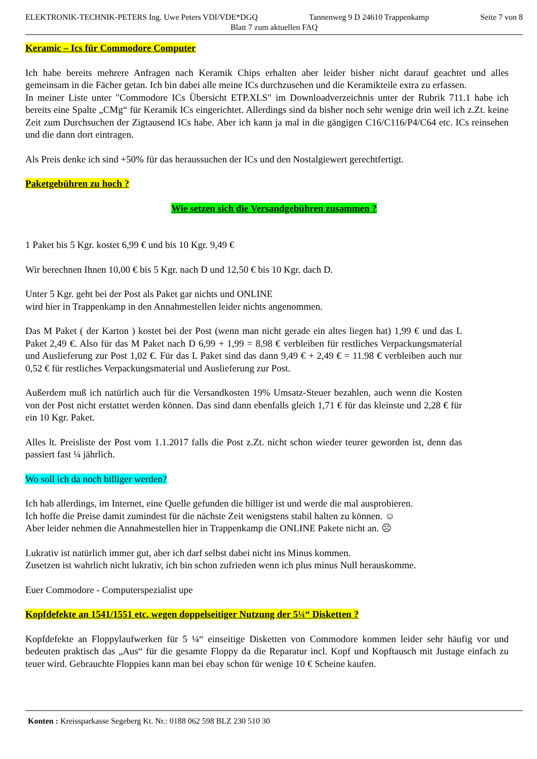ELEKTRONIK-TECHNIK-PETERS Ing. Uwe Peters VDI/VDE*DGQ Tannenweg 9 D 24610 Trappenkamp Seite 7 von 8
Blatt 7 zum aktuellen FAQ
Keramic – Ics für Commodore Computer
Ich habe bereits mehrere Anfragen nach Keramik Chips erhalten aber leider bisher nicht darauf geachtet und alles gemeinsam in die Fächer getan. Ich bin dabei alle meine ICs durchzusehen und die Keramikteile extra zu erfassen.
In meiner Liste unter "Commodore ICs Übersicht ETP.XLS" im Downloadverzeichnis unter der Rubrik 711.1 habe ich bereits eine Spalte „CMg“ für Keramik ICs eingerichtet. Allerdings sind da bisher noch sehr wenige drin weil ich z.Zt. keine Zeit zum Durchsuchen der Zigtausend ICs habe. Aber ich kann ja mal in die gängigen C16/C116/P4/C64 etc. ICs reinsehen und die dann dort eintragen.
Als Preis denke ich sind +50% für das heraussuchen der ICs und den Nostalgiewert gerechtfertigt.
Paketgebühren zu hoch ?
Wie setzen sich die Versandgebühren zusammen ?
1 Paket bis 5 Kgr. kostet 6,99 € und bis 10 Kgr. 9,49 €
Wir berechnen Ihnen 10,00 € bis 5 Kgr. nach D und 12,50 € bis 10 Kgr. dach D.
Unter 5 Kgr. geht bei der Post als Paket gar nichts und ONLINE
wird hier in Trappenkamp in den Annahmestellen leider nichts angenommen.
Das M Paket ( der Karton ) kostet bei der Post (wenn man nicht gerade ein altes liegen hat) 1,99 € und das L Paket 2,49 €. Also für das M Paket nach D 6,99 + 1,99 = 8,98 € verbleiben für restliches Verpackungsmaterial und Auslieferung zur Post 1,02 €. Für das L Paket sind das dann 9,49 € + 2,49 € = 11.98 € verbleiben auch nur 0,52 € für restliches Verpackungsmaterial und Auslieferung zur Post.
Außerdem muß ich natürlich auch für die Versandkosten 19% Umsatz-Steuer bezahlen, auch wenn die Kosten von der Post nicht erstattet werden können. Das sind dann ebenfalls gleich 1,71 € für das kleinste und 2,28 € für ein 10 Kgr. Paket.
Alles lt. Preisliste der Post vom 1.1.2017 falls die Post z.Zt. nicht schon wieder teurer geworden ist, denn das passiert fast ¼ jährlich.
Wo soll ich da noch billiger werden?
Ich hab allerdings, im Internet, eine Quelle gefunden die billiger ist und werde die mal ausprobieren.
Ich hoffe die Preise damit zumindest für die nächste Zeit wenigstens stabil halten zu können. ☺
Aber leider nehmen die Annahmestellen hier in Trappenkamp die ONLINE Pakete nicht an. ☹
Lukrativ ist natürlich immer gut, aber ich darf selbst dabei nicht ins Minus kommen.
Zusetzen ist wahrlich nicht lukrativ, ich bin schon zufrieden wenn ich plus minus Null herauskomme.
Euer Commodore - Computerspezialist upe
Kopfdefekte an 1541/1551 etc. wegen doppelseitiger Nutzung der 5¼“ Disketten ?
Kopfdefekte an Floppylaufwerken für 5 ¼“ einseitige Disketten von Commodore kommen leider sehr häufig vor und bedeuten praktisch das „Aus“ für die gesamte Floppy da die Reparatur incl. Kopf und Kopftausch mit Justage einfach zu teuer wird. Gebrauchte Floppies kann man bei ebay schon für wenige 10 € Scheine kaufen.
Konten : Kreissparkasse Segeberg Kt. Nr.: 0188 062 598 BLZ 230 510 30